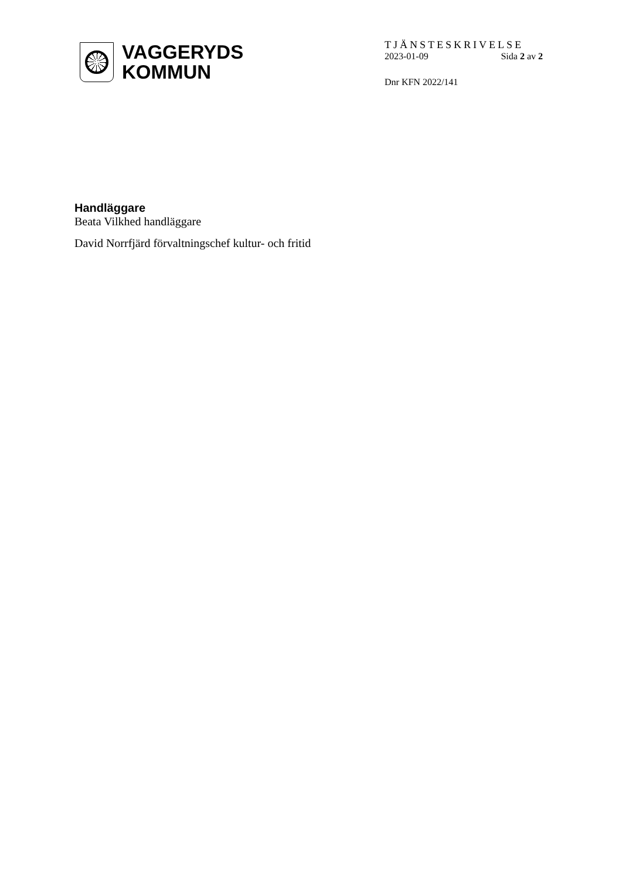VAGGERYDS
KOMMUN
TJÄNSTESKRIVELSE
2023-01-09 Sida 2 av 2
Dnr KFN 2022/141
Handläggare
Beata Vilkhed handläggare
David Norrfjärd förvaltningschef kultur- och fritid